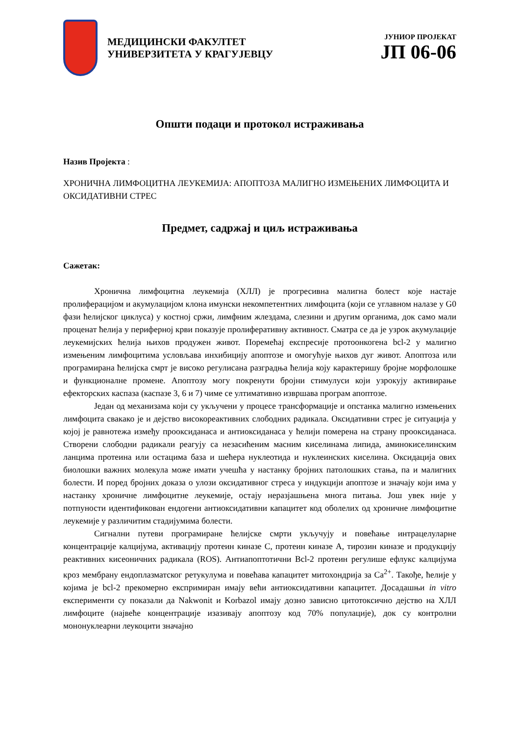МЕДИЦИНСКИ ФАКУЛТЕТ
УНИВЕРЗИТЕТА У КРАГУЈЕВЦУ
ЈУНИОР ПРОЈЕКАТ
ЈП 06-06
Општи подаци и протокол истраживања
Назив Пројекта :
ХРОНИЧНА ЛИМФОЦИТНА ЛЕУКЕМИЈА: АПОПТОЗА МАЛИГНО ИЗМЕЊЕНИХ ЛИМФОЦИТА И ОКСИДАТИВНИ СТРЕС
Предмет, садржај и циљ истраживања
Сажетак:
Хронична лимфоцитна леукемија (ХЛЛ) је прогресивна малигна болест које настаје пролиферацијом и акумулацијом клона имунски некомпетентних лимфоцита (који се углавном налазе у G0 фази ћелијског циклуса) у костној сржи, лимфним жлездама, слезини и другим органима, док само мали проценат ћелија у периферној крви показује пролиферативну активност. Сматра се да је узрок акумулације леукемијских ћелија њихов продужен живот. Поремећај експресије протоонкогена bcl-2 у малигно измењеним лимфоцитима условљава инхибицију апоптозе и омогућује њихов дуг живот. Апоптоза или програмирана ћелијска смрт је високо регулисана разградња ћелија коју карактеришу бројне морфолошке и функционалне промене. Апоптозу могу покренути бројни стимулуси који узрокују активирање ефекторских каспаза (каспазе 3, 6 и 7) чиме се ултимативно извршава програм апоптозе.
Један од механизама који су укључени у процесе трансформације и опстанка малигно измењених лимфоцита свакако је и дејство високореактивних слободних радикала. Оксидативни стрес је ситуација у којој је равнотежа између прооксиданаса и антиоксиданаса у ћелији померена на страну прооксиданаса. Створени слободни радикали реагују са незасићеним масним киселинама липида, аминокиселинским ланцима протеина или остацима база и шећера нуклеотида и нуклеинских киселина. Оксидација ових биолошки важних молекула може имати учешћа у настанку бројних патолошких стања, па и малигних болести. И поред бројних доказа о улози оксидативног стреса у индукцији апоптозе и значају који има у настанку хроничне лимфоцитне леукемије, остају неразјашњена многа питања. Још увек није у потпуности идентификован ендогени антиоксидативни капацитет код оболелих од хроничне лимфоцитне леукемије у различитим стадијумима болести.
Сигнални путеви програмиране ћелијске смрти укључују и повећање интрацелуларне концентрације калцијума, активацију протеин киназе C, протеин киназе A, тирозин киназе и продукцију реактивних кисеоничних радикала (ROS). Антиапоптотични Bcl-2 протеин регулише ефлукс калцијума кроз мембрану ендоплазматског ретукулума и повећава капацитет митохондрија за Ca<sup>2+</sup>. Такође, ћелије у којима је bcl-2 прекомерно експримиран имају већи антиоксидативни капацитет. Досадашњи in vitro експерименти су показали да Nakwonit и Korbazol имају дозно зависно цитотоксично дејство на ХЛЛ лимфоците (највеће концентрације изазивају апоптозу код 70% популације), док су контролни мононуклеарни леукоцити значајно